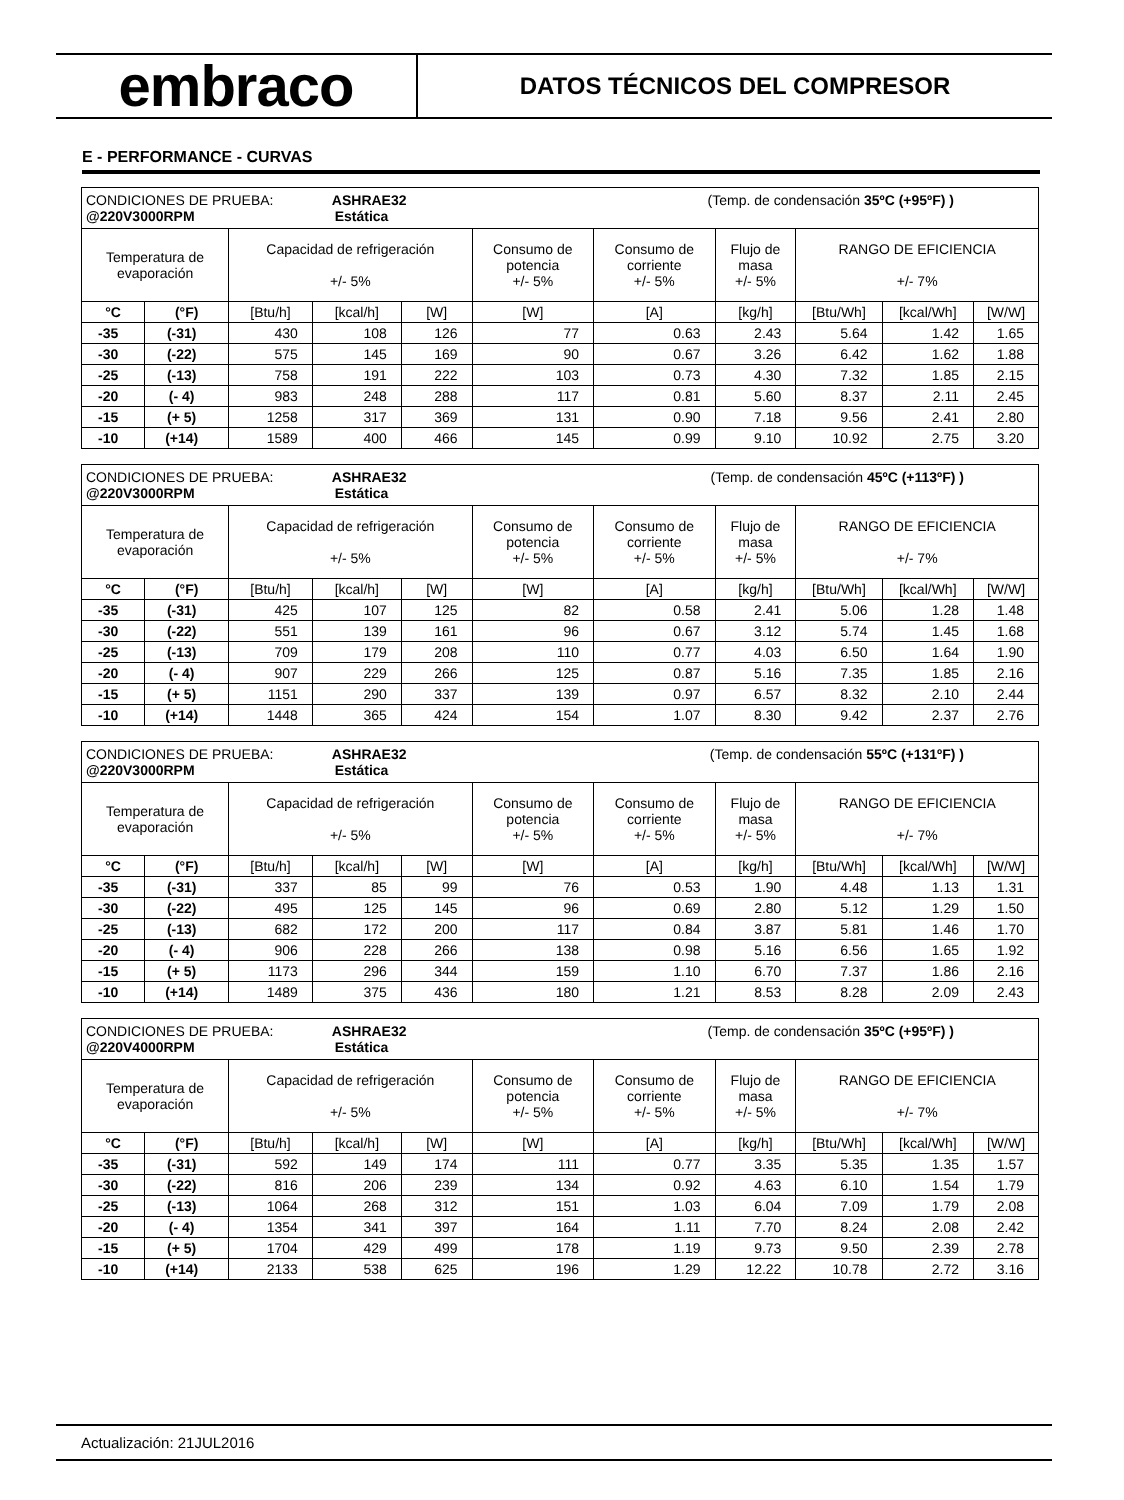embraco
DATOS TÉCNICOS DEL COMPRESOR
E - PERFORMANCE - CURVAS
| CONDICIONES DE PRUEBA: ASHRAE32 (Temp. de condensación 35ºC (+95ºF) ) @220V3000RPM Estática | | | | | | | | | | |
| Temperatura de evaporación | | Capacidad de refrigeración +/- 5% | | | Consumo de potencia +/- 5% | Consumo de corriente +/- 5% | Flujo de masa +/- 5% | RANGO DE EFICIENCIA +/- 7% | | |
| °C | (°F) | [Btu/h] | [kcal/h] | [W] | [W] | [A] | [kg/h] | [Btu/Wh] | [kcal/Wh] | [W/W] |
| -35 | (-31) | 430 | 108 | 126 | 77 | 0.63 | 2.43 | 5.64 | 1.42 | 1.65 |
| -30 | (-22) | 575 | 145 | 169 | 90 | 0.67 | 3.26 | 6.42 | 1.62 | 1.88 |
| -25 | (-13) | 758 | 191 | 222 | 103 | 0.73 | 4.30 | 7.32 | 1.85 | 2.15 |
| -20 | (- 4) | 983 | 248 | 288 | 117 | 0.81 | 5.60 | 8.37 | 2.11 | 2.45 |
| -15 | (+ 5) | 1258 | 317 | 369 | 131 | 0.90 | 7.18 | 9.56 | 2.41 | 2.80 |
| -10 | (+14) | 1589 | 400 | 466 | 145 | 0.99 | 9.10 | 10.92 | 2.75 | 3.20 |
| CONDICIONES DE PRUEBA: ASHRAE32 (Temp. de condensación 45ºC (+113ºF) ) @220V3000RPM Estática | | | | | | | | | | |
| Temperatura de evaporación | | Capacidad de refrigeración +/- 5% | | | Consumo de potencia +/- 5% | Consumo de corriente +/- 5% | Flujo de masa +/- 5% | RANGO DE EFICIENCIA +/- 7% | | |
| °C | (°F) | [Btu/h] | [kcal/h] | [W] | [W] | [A] | [kg/h] | [Btu/Wh] | [kcal/Wh] | [W/W] |
| -35 | (-31) | 425 | 107 | 125 | 82 | 0.58 | 2.41 | 5.06 | 1.28 | 1.48 |
| -30 | (-22) | 551 | 139 | 161 | 96 | 0.67 | 3.12 | 5.74 | 1.45 | 1.68 |
| -25 | (-13) | 709 | 179 | 208 | 110 | 0.77 | 4.03 | 6.50 | 1.64 | 1.90 |
| -20 | (- 4) | 907 | 229 | 266 | 125 | 0.87 | 5.16 | 7.35 | 1.85 | 2.16 |
| -15 | (+ 5) | 1151 | 290 | 337 | 139 | 0.97 | 6.57 | 8.32 | 2.10 | 2.44 |
| -10 | (+14) | 1448 | 365 | 424 | 154 | 1.07 | 8.30 | 9.42 | 2.37 | 2.76 |
| CONDICIONES DE PRUEBA: ASHRAE32 (Temp. de condensación 55ºC (+131ºF) ) @220V3000RPM Estática | | | | | | | | | | |
| Temperatura de evaporación | | Capacidad de refrigeración +/- 5% | | | Consumo de potencia +/- 5% | Consumo de corriente +/- 5% | Flujo de masa +/- 5% | RANGO DE EFICIENCIA +/- 7% | | |
| °C | (°F) | [Btu/h] | [kcal/h] | [W] | [W] | [A] | [kg/h] | [Btu/Wh] | [kcal/Wh] | [W/W] |
| -35 | (-31) | 337 | 85 | 99 | 76 | 0.53 | 1.90 | 4.48 | 1.13 | 1.31 |
| -30 | (-22) | 495 | 125 | 145 | 96 | 0.69 | 2.80 | 5.12 | 1.29 | 1.50 |
| -25 | (-13) | 682 | 172 | 200 | 117 | 0.84 | 3.87 | 5.81 | 1.46 | 1.70 |
| -20 | (- 4) | 906 | 228 | 266 | 138 | 0.98 | 5.16 | 6.56 | 1.65 | 1.92 |
| -15 | (+ 5) | 1173 | 296 | 344 | 159 | 1.10 | 6.70 | 7.37 | 1.86 | 2.16 |
| -10 | (+14) | 1489 | 375 | 436 | 180 | 1.21 | 8.53 | 8.28 | 2.09 | 2.43 |
| CONDICIONES DE PRUEBA: ASHRAE32 (Temp. de condensación 35ºC (+95ºF) ) @220V4000RPM Estática | | | | | | | | | | |
| Temperatura de evaporación | | Capacidad de refrigeración +/- 5% | | | Consumo de potencia +/- 5% | Consumo de corriente +/- 5% | Flujo de masa +/- 5% | RANGO DE EFICIENCIA +/- 7% | | |
| °C | (°F) | [Btu/h] | [kcal/h] | [W] | [W] | [A] | [kg/h] | [Btu/Wh] | [kcal/Wh] | [W/W] |
| -35 | (-31) | 592 | 149 | 174 | 111 | 0.77 | 3.35 | 5.35 | 1.35 | 1.57 |
| -30 | (-22) | 816 | 206 | 239 | 134 | 0.92 | 4.63 | 6.10 | 1.54 | 1.79 |
| -25 | (-13) | 1064 | 268 | 312 | 151 | 1.03 | 6.04 | 7.09 | 1.79 | 2.08 |
| -20 | (- 4) | 1354 | 341 | 397 | 164 | 1.11 | 7.70 | 8.24 | 2.08 | 2.42 |
| -15 | (+ 5) | 1704 | 429 | 499 | 178 | 1.19 | 9.73 | 9.50 | 2.39 | 2.78 |
| -10 | (+14) | 2133 | 538 | 625 | 196 | 1.29 | 12.22 | 10.78 | 2.72 | 3.16 |
Actualización: 21JUL2016